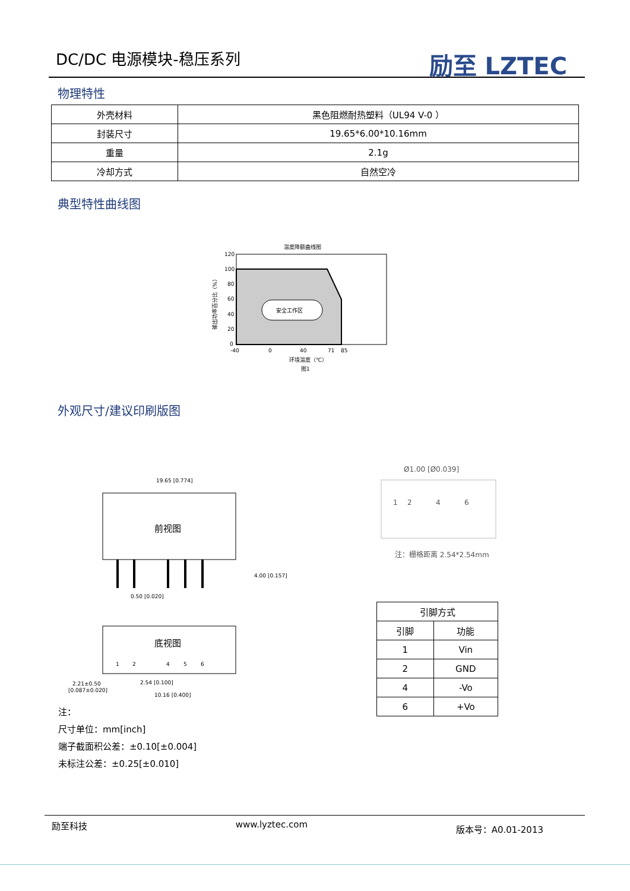DC/DC 电源模块-稳压系列 励至 LZTEC
物理特性
| 外壳材料 | 黑色阻燃耐热塑料（UL94 V-0 ） |
| 封装尺寸 | 19.65*6.00*10.16mm |
| 重量 | 2.1g |
| 冷却方式 | 自然空冷 |
典型特性曲线图
温度降额曲线图
安全工作区
120
100
80
60
40
20
0
-40
0
40
71
85
环境温度（℃）
图1
输出功率百分比（%）
外观尺寸/建议印刷版图
19.65 [0.774]
前视图
4.00 [0.157]
0.50 [0.020]
底视图
1
2
4
5
6
2.21±0.50
[0.087±0.020]
2.54 [0.100]
10.16 [0.400]
注：
尺寸单位：mm[inch]
端子截面积公差：±0.10[±0.004]
未标注公差：±0.25[±0.010]
Ø1.00 [Ø0.039]
1
2
4
6
注：栅格距离 2.54*2.54mm
| 引脚方式 | |
| --- | --- |
| 引脚 | 功能 |
| 1 | Vin |
| 2 | GND |
| 4 | -Vo |
| 6 | +Vo |
励至科技 www.lyztec.com 版本号：A0.01-2013